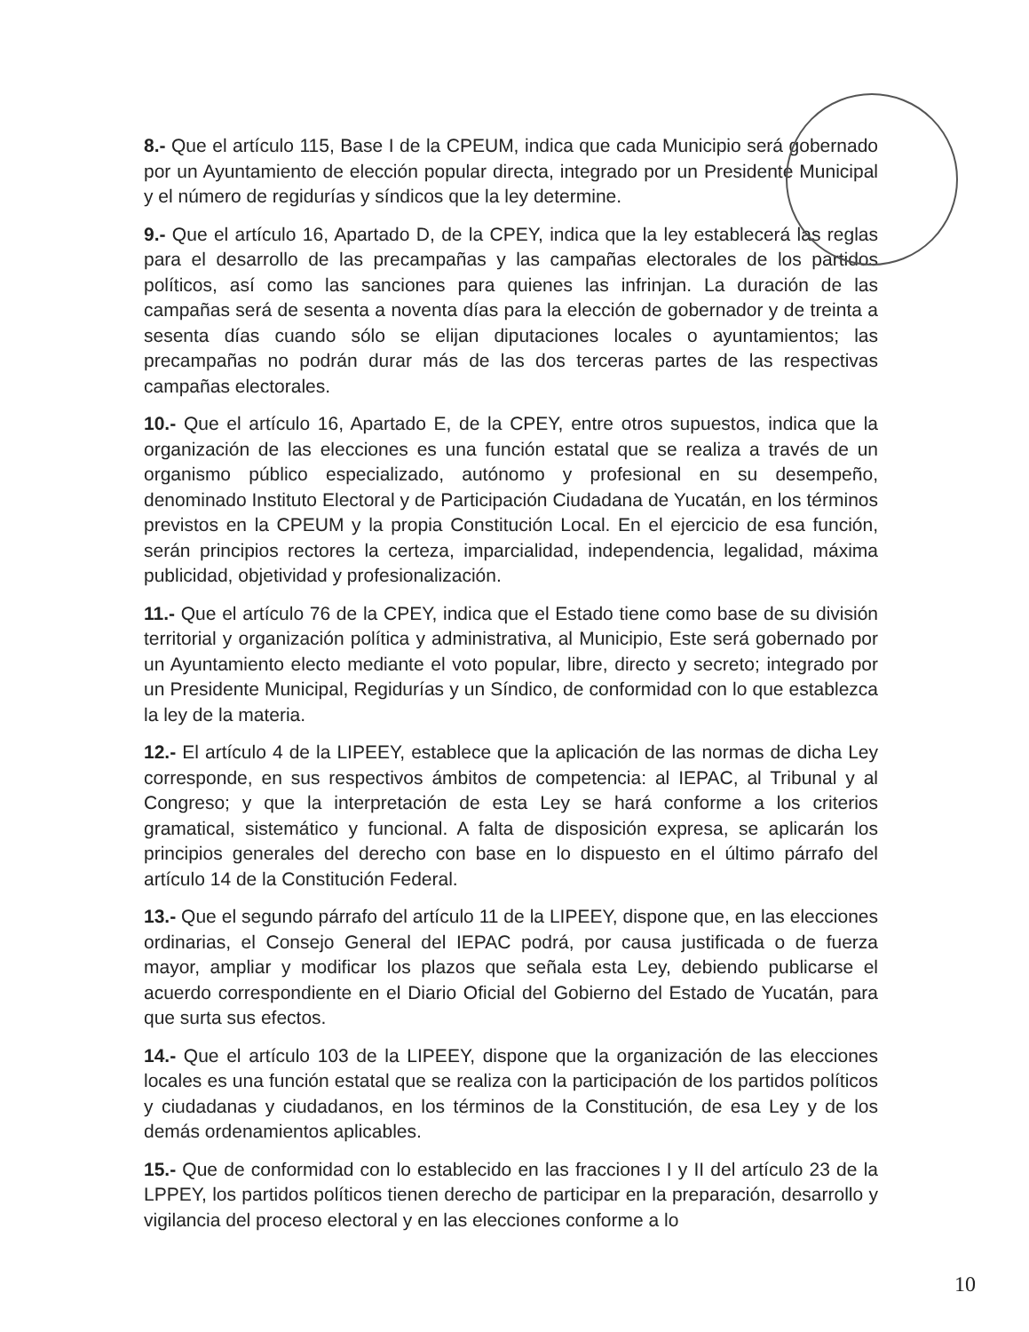8.- Que el artículo 115, Base I de la CPEUM, indica que cada Municipio será gobernado por un Ayuntamiento de elección popular directa, integrado por un Presidente Municipal y el número de regidurías y síndicos que la ley determine.
9.- Que el artículo 16, Apartado D, de la CPEY, indica que la ley establecerá las reglas para el desarrollo de las precampañas y las campañas electorales de los partidos políticos, así como las sanciones para quienes las infrinjan. La duración de las campañas será de sesenta a noventa días para la elección de gobernador y de treinta a sesenta días cuando sólo se elijan diputaciones locales o ayuntamientos; las precampañas no podrán durar más de las dos terceras partes de las respectivas campañas electorales.
10.- Que el artículo 16, Apartado E, de la CPEY, entre otros supuestos, indica que la organización de las elecciones es una función estatal que se realiza a través de un organismo público especializado, autónomo y profesional en su desempeño, denominado Instituto Electoral y de Participación Ciudadana de Yucatán, en los términos previstos en la CPEUM y la propia Constitución Local. En el ejercicio de esa función, serán principios rectores la certeza, imparcialidad, independencia, legalidad, máxima publicidad, objetividad y profesionalización.
11.- Que el artículo 76 de la CPEY, indica que el Estado tiene como base de su división territorial y organización política y administrativa, al Municipio, Este será gobernado por un Ayuntamiento electo mediante el voto popular, libre, directo y secreto; integrado por un Presidente Municipal, Regidurías y un Síndico, de conformidad con lo que establezca la ley de la materia.
12.- El artículo 4 de la LIPEEY, establece que la aplicación de las normas de dicha Ley corresponde, en sus respectivos ámbitos de competencia: al IEPAC, al Tribunal y al Congreso; y que la interpretación de esta Ley se hará conforme a los criterios gramatical, sistemático y funcional. A falta de disposición expresa, se aplicarán los principios generales del derecho con base en lo dispuesto en el último párrafo del artículo 14 de la Constitución Federal.
13.- Que el segundo párrafo del artículo 11 de la LIPEEY, dispone que, en las elecciones ordinarias, el Consejo General del IEPAC podrá, por causa justificada o de fuerza mayor, ampliar y modificar los plazos que señala esta Ley, debiendo publicarse el acuerdo correspondiente en el Diario Oficial del Gobierno del Estado de Yucatán, para que surta sus efectos.
14.- Que el artículo 103 de la LIPEEY, dispone que la organización de las elecciones locales es una función estatal que se realiza con la participación de los partidos políticos y ciudadanas y ciudadanos, en los términos de la Constitución, de esa Ley y de los demás ordenamientos aplicables.
15.- Que de conformidad con lo establecido en las fracciones I y II del artículo 23 de la LPPEY, los partidos políticos tienen derecho de participar en la preparación, desarrollo y vigilancia del proceso electoral y en las elecciones conforme a lo
10